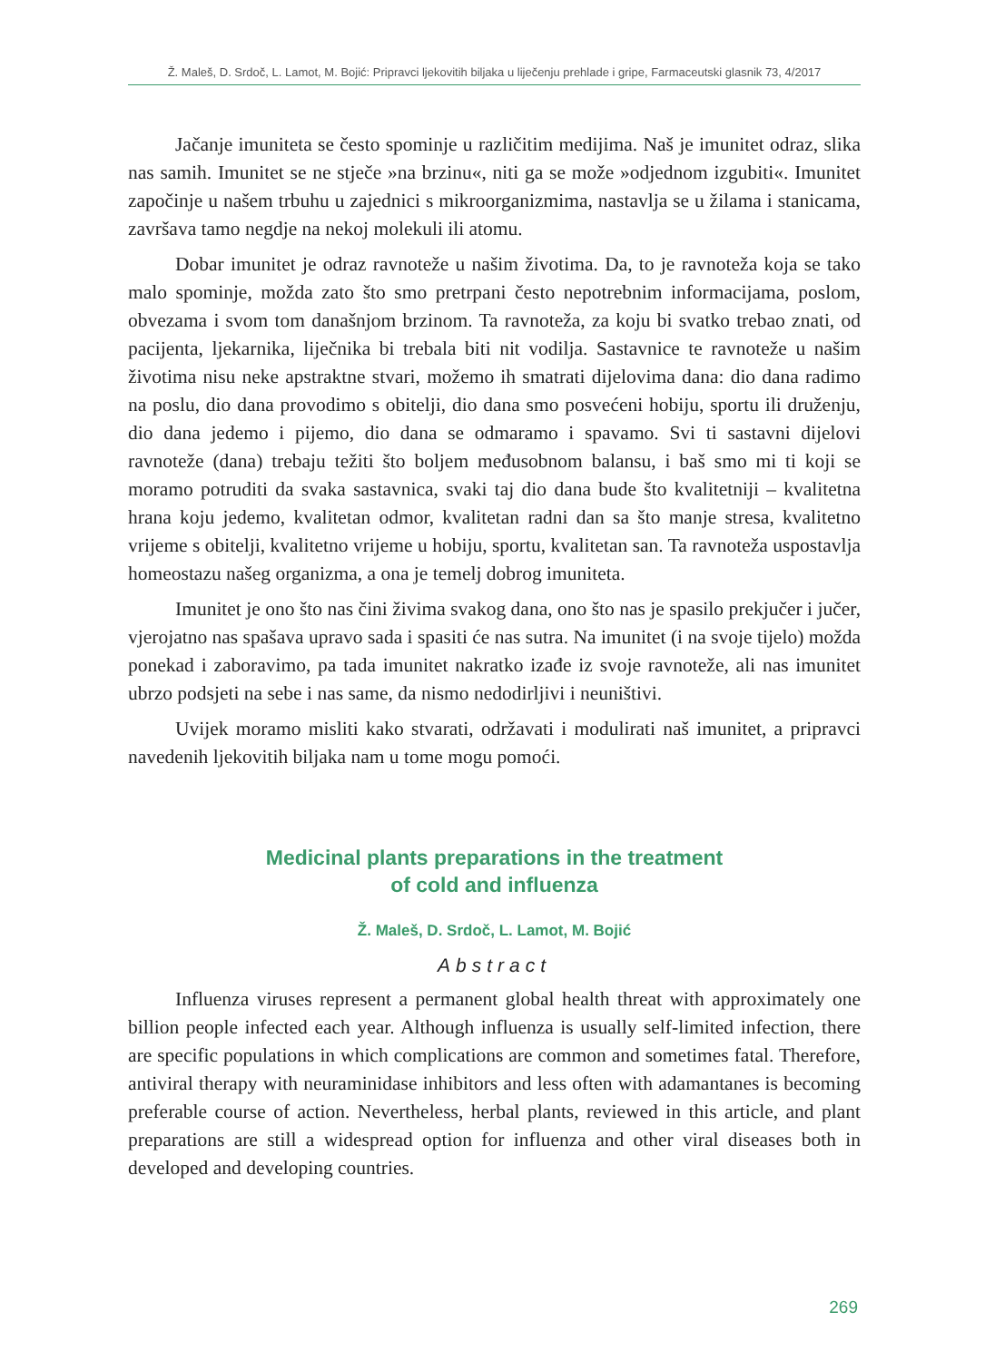Ž. Maleš, D. Srdoč, L. Lamot, M. Bojić: Pripravci ljekovitih biljaka u liječenju prehlade i gripe, Farmaceutski glasnik 73, 4/2017
Jačanje imuniteta se često spominje u različitim medijima. Naš je imunitet odraz, slika nas samih. Imunitet se ne stječe »na brzinu«, niti ga se može »odjednom izgubiti«. Imunitet započinje u našem trbuhu u zajednici s mikroorganizmima, nastavlja se u žilama i stanicama, završava tamo negdje na nekoj molekuli ili atomu.
Dobar imunitet je odraz ravnoteže u našim životima. Da, to je ravnoteža koja se tako malo spominje, možda zato što smo pretrpani često nepotrebnim informacijama, poslom, obvezama i svom tom današnjom brzinom. Ta ravnoteža, za koju bi svatko trebao znati, od pacijenta, ljekarnika, liječnika bi trebala biti nit vodilja. Sastavnice te ravnoteže u našim životima nisu neke apstraktne stvari, možemo ih smatrati dijelovima dana: dio dana radimo na poslu, dio dana provodimo s obitelji, dio dana smo posvećeni hobiju, sportu ili druženju, dio dana jedemo i pijemo, dio dana se odmaramo i spavamo. Svi ti sastavni dijelovi ravnoteže (dana) trebaju težiti što boljem međusobnom balansu, i baš smo mi ti koji se moramo potruditi da svaka sastavnica, svaki taj dio dana bude što kvalitetniji – kvalitetna hrana koju jedemo, kvalitetan odmor, kvalitetan radni dan sa što manje stresa, kvalitetno vrijeme s obitelji, kvalitetno vrijeme u hobiju, sportu, kvalitetan san. Ta ravnoteža uspostavlja homeostazu našeg organizma, a ona je temelj dobrog imuniteta.
Imunitet je ono što nas čini živima svakog dana, ono što nas je spasilo prekjučer i jučer, vjerojatno nas spašava upravo sada i spasiti će nas sutra. Na imunitet (i na svoje tijelo) možda ponekad i zaboravimo, pa tada imunitet nakratko izađe iz svoje ravnoteže, ali nas imunitet ubrzo podsjeti na sebe i nas same, da nismo nedodirljivi i neuništivi.
Uvijek moramo misliti kako stvarati, održavati i modulirati naš imunitet, a pripravci navedenih ljekovitih biljaka nam u tome mogu pomoći.
Medicinal plants preparations in the treatment
of cold and influenza
Ž. Maleš, D. Srdoč, L. Lamot, M. Bojić
Abstract
Influenza viruses represent a permanent global health threat with approximately one billion people infected each year. Although influenza is usually self-limited infection, there are specific populations in which complications are common and sometimes fatal. Therefore, antiviral therapy with neuraminidase inhibitors and less often with adamantanes is becoming preferable course of action. Nevertheless, herbal plants, reviewed in this article, and plant preparations are still a widespread option for influenza and other viral diseases both in developed and developing countries.
269